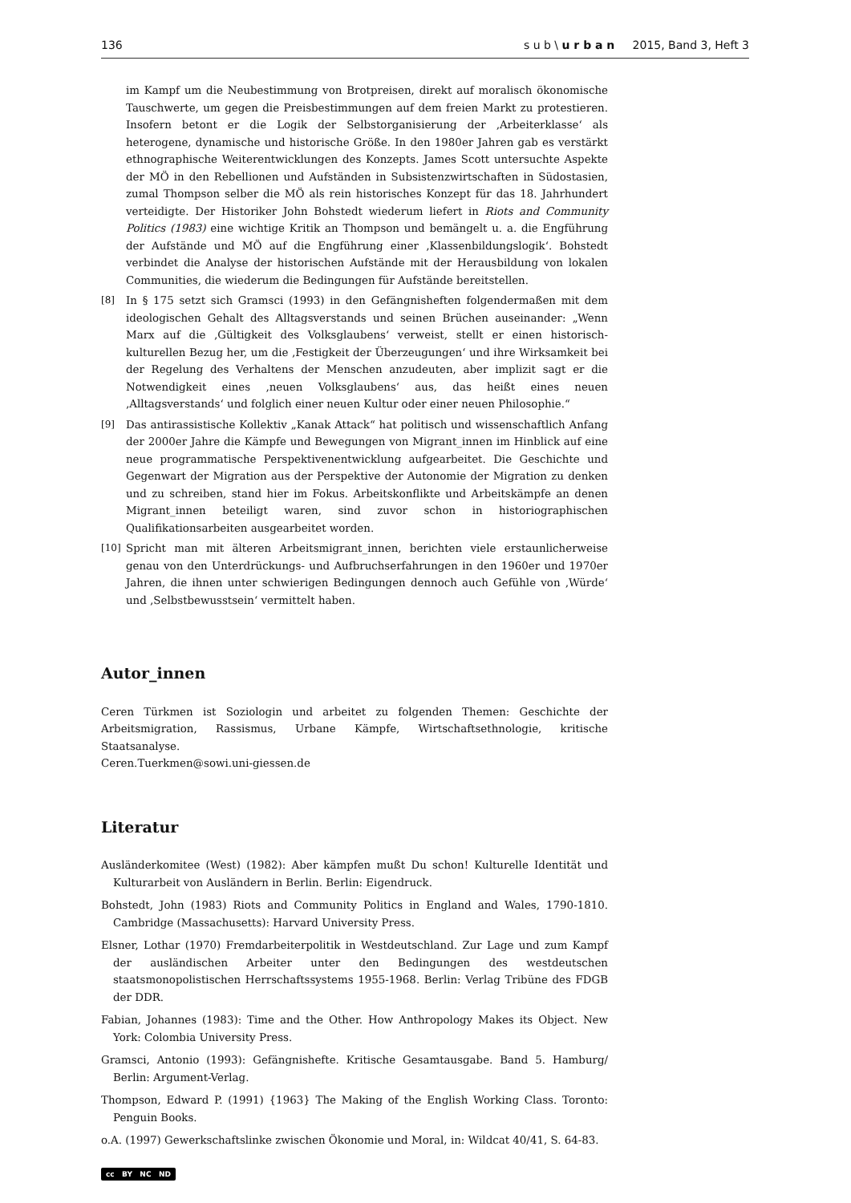136 s u b \ u r b a n 2015, Band 3, Heft 3
im Kampf um die Neubestimmung von Brotpreisen, direkt auf moralisch ökonomische Tauschwerte, um gegen die Preisbestimmungen auf dem freien Markt zu protestieren. Insofern betont er die Logik der Selbstorganisierung der ‚Arbeiterklasse‘ als heterogene, dynamische und historische Größe. In den 1980er Jahren gab es verstärkt ethnographische Weiterentwicklungen des Konzepts. James Scott untersuchte Aspekte der MÖ in den Rebellionen und Aufständen in Subsistenzwirtschaften in Südostasien, zumal Thompson selber die MÖ als rein historisches Konzept für das 18. Jahrhundert verteidigte. Der Historiker John Bohstedt wiederum liefert in Riots and Community Politics (1983) eine wichtige Kritik an Thompson und bemängelt u. a. die Engführung der Aufstände und MÖ auf die Engführung einer ‚Klassenbildungslogik‘. Bohstedt verbindet die Analyse der historischen Aufstände mit der Herausbildung von lokalen Communities, die wiederum die Bedingungen für Aufstände bereitstellen.
[8] In § 175 setzt sich Gramsci (1993) in den Gefängnisheften folgendermaßen mit dem ideologischen Gehalt des Alltagsverstands und seinen Brüchen auseinander: „Wenn Marx auf die ‚Gültigkeit des Volksglaubens‘ verweist, stellt er einen historisch-kulturellen Bezug her, um die ‚Festigkeit der Überzeugungen‘ und ihre Wirksamkeit bei der Regelung des Verhaltens der Menschen anzudeuten, aber implizit sagt er die Notwendigkeit eines ‚neuen Volksglaubens‘ aus, das heißt eines neuen ‚Alltagsverstands‘ und folglich einer neuen Kultur oder einer neuen Philosophie.“
[9] Das antirassistische Kollektiv „Kanak Attack“ hat politisch und wissenschaftlich Anfang der 2000er Jahre die Kämpfe und Bewegungen von Migrant_innen im Hinblick auf eine neue programmatische Perspektivenentwicklung aufgearbeitet. Die Geschichte und Gegenwart der Migration aus der Perspektive der Autonomie der Migration zu denken und zu schreiben, stand hier im Fokus. Arbeitskonflikte und Arbeitskämpfe an denen Migrant_innen beteiligt waren, sind zuvor schon in historiographischen Qualifikationsarbeiten ausgearbeitet worden.
[10] Spricht man mit älteren Arbeitsmigrant_innen, berichten viele erstaunlicherweise genau von den Unterdrückungs- und Aufbruchserfahrungen in den 1960er und 1970er Jahren, die ihnen unter schwierigen Bedingungen dennoch auch Gefühle von ‚Würde‘ und ‚Selbstbewusstsein‘ vermittelt haben.
Autor_innen
Ceren Türkmen ist Soziologin und arbeitet zu folgenden Themen: Geschichte der Arbeitsmigration, Rassismus, Urbane Kämpfe, Wirtschaftsethnologie, kritische Staatsanalyse.
Ceren.Tuerkmen@sowi.uni-giessen.de
Literatur
Ausländerkomitee (West) (1982): Aber kämpfen mußt Du schon! Kulturelle Identität und Kulturarbeit von Ausländern in Berlin. Berlin: Eigendruck.
Bohstedt, John (1983) Riots and Community Politics in England and Wales, 1790-1810. Cambridge (Massachusetts): Harvard University Press.
Elsner, Lothar (1970) Fremdarbeiterpolitik in Westdeutschland. Zur Lage und zum Kampf der ausländischen Arbeiter unter den Bedingungen des westdeutschen staatsmonopolistischen Herrschaftssystems 1955-1968. Berlin: Verlag Tribüne des FDGB der DDR.
Fabian, Johannes (1983): Time and the Other. How Anthropology Makes its Object. New York: Colombia University Press.
Gramsci, Antonio (1993): Gefängnishefte. Kritische Gesamtausgabe. Band 5. Hamburg/ Berlin: Argument-Verlag.
Thompson, Edward P. (1991) {1963} The Making of the English Working Class. Toronto: Penguin Books.
o.A. (1997) Gewerkschaftslinke zwischen Ökonomie und Moral, in: Wildcat 40/41, S. 64-83.
cc BY NC ND